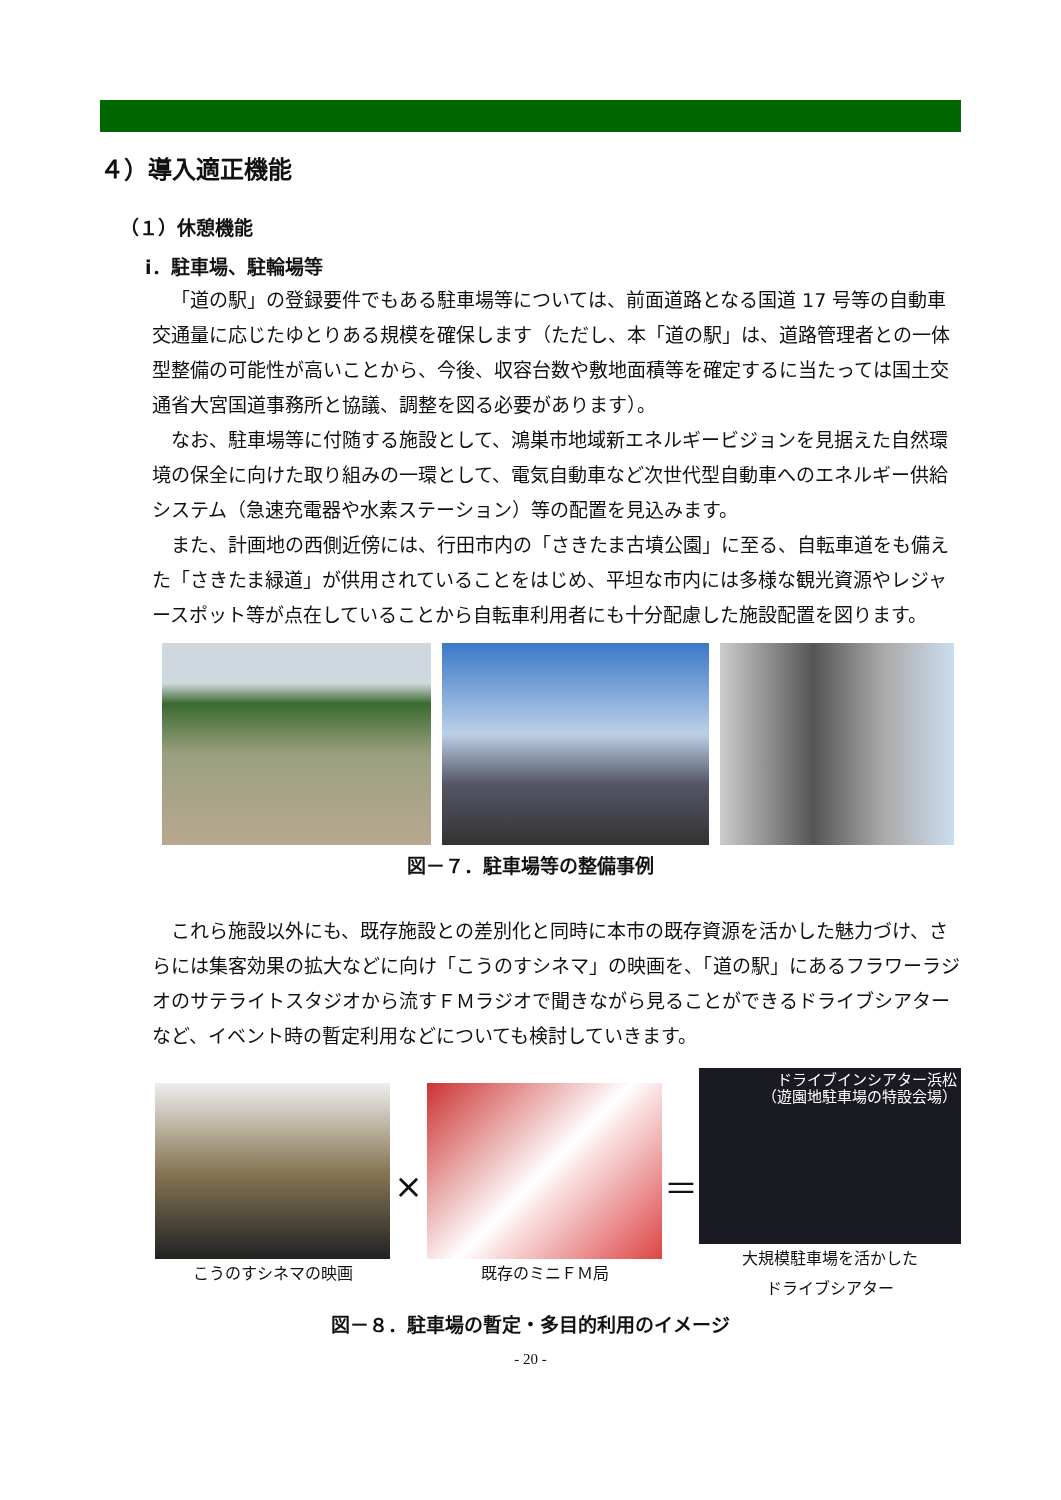４）導入適正機能
（１）休憩機能
ⅰ．駐車場、駐輪場等
「道の駅」の登録要件でもある駐車場等については、前面道路となる国道 17 号等の自動車交通量に応じたゆとりある規模を確保します（ただし、本「道の駅」は、道路管理者との一体型整備の可能性が高いことから、今後、収容台数や敷地面積等を確定するに当たっては国土交通省大宮国道事務所と協議、調整を図る必要があります）。
なお、駐車場等に付随する施設として、鴻巣市地域新エネルギービジョンを見据えた自然環境の保全に向けた取り組みの一環として、電気自動車など次世代型自動車へのエネルギー供給システム（急速充電器や水素ステーション）等の配置を見込みます。
また、計画地の西側近傍には、行田市内の「さきたま古墳公園」に至る、自転車道をも備えた「さきたま緑道」が供用されていることをはじめ、平坦な市内には多様な観光資源やレジャースポット等が点在していることから自転車利用者にも十分配慮した施設配置を図ります。
図－７．駐車場等の整備事例
これら施設以外にも、既存施設との差別化と同時に本市の既存資源を活かした魅力づけ、さらには集客効果の拡大などに向け「こうのすシネマ」の映画を、「道の駅」にあるフラワーラジオのサテライトスタジオから流すＦＭラジオで聞きながら見ることができるドライブシアターなど、イベント時の暫定利用などについても検討していきます。
こうのすシネマの映画
×
既存のミニＦＭ局
＝
ドライブインシアター浜松
（遊園地駐車場の特設会場）
大規模駐車場を活かした
ドライブシアター
図－８．駐車場の暫定・多目的利用のイメージ
- 20 -